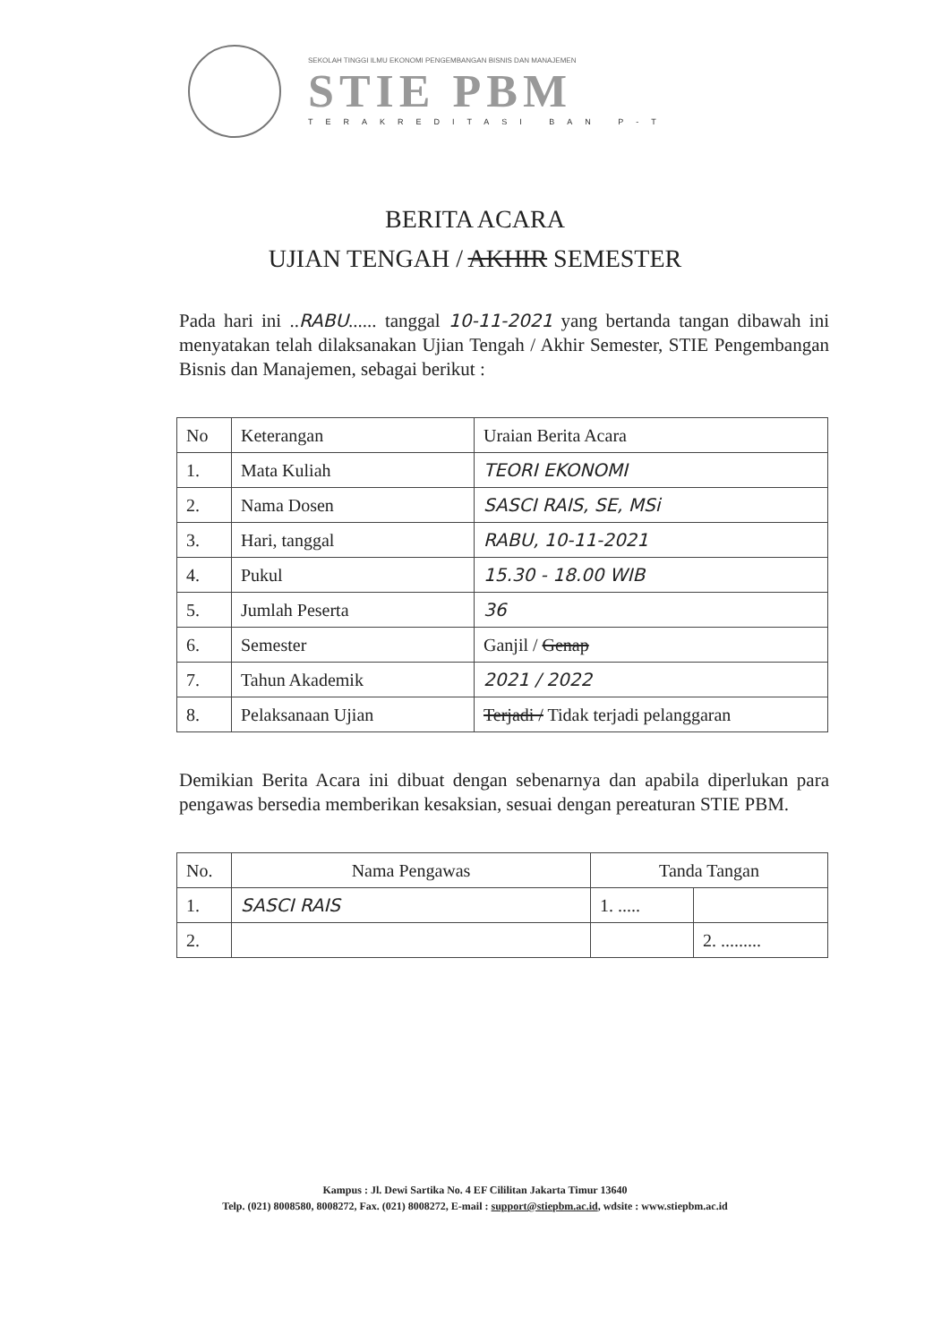SEKOLAH TINGGI ILMU EKONOMI PENGEMBANGAN BISNIS DAN MANAJEMEN
STIE PBM
TERAKREDITASI BAN P-T
BERITA ACARA
UJIAN TENGAH / AKHIR SEMESTER
Pada hari ini ..RABU...... tanggal 10-11-2021 yang bertanda tangan dibawah ini menyatakan telah dilaksanakan Ujian Tengah / Akhir Semester, STIE Pengembangan Bisnis dan Manajemen, sebagai berikut :
| No | Keterangan | Uraian Berita Acara |
| --- | --- | --- |
| 1. | Mata Kuliah | TEORI EKONOMI |
| 2. | Nama Dosen | SASCI RAIS, SE, MSi |
| 3. | Hari, tanggal | RABU, 10-11-2021 |
| 4. | Pukul | 15.30 - 18.00 WIB |
| 5. | Jumlah Peserta | 36 |
| 6. | Semester | Ganjil / Genap |
| 7. | Tahun Akademik | 2021 / 2022 |
| 8. | Pelaksanaan Ujian | Terjadi / Tidak terjadi pelanggaran |
Demikian Berita Acara ini dibuat dengan sebenarnya dan apabila diperlukan para pengawas bersedia memberikan kesaksian, sesuai dengan pereaturan STIE PBM.
| No. | Nama Pengawas | Tanda Tangan | |
| --- | --- | --- | --- |
| 1. | SASCI RAIS | 1. ..... | |
| 2. | | | 2. ......... |
Kampus : Jl. Dewi Sartika No. 4 EF Cililitan Jakarta Timur 13640
Telp. (021) 8008580, 8008272, Fax. (021) 8008272, E-mail : support@stiepbm.ac.id, wdsite : www.stiepbm.ac.id